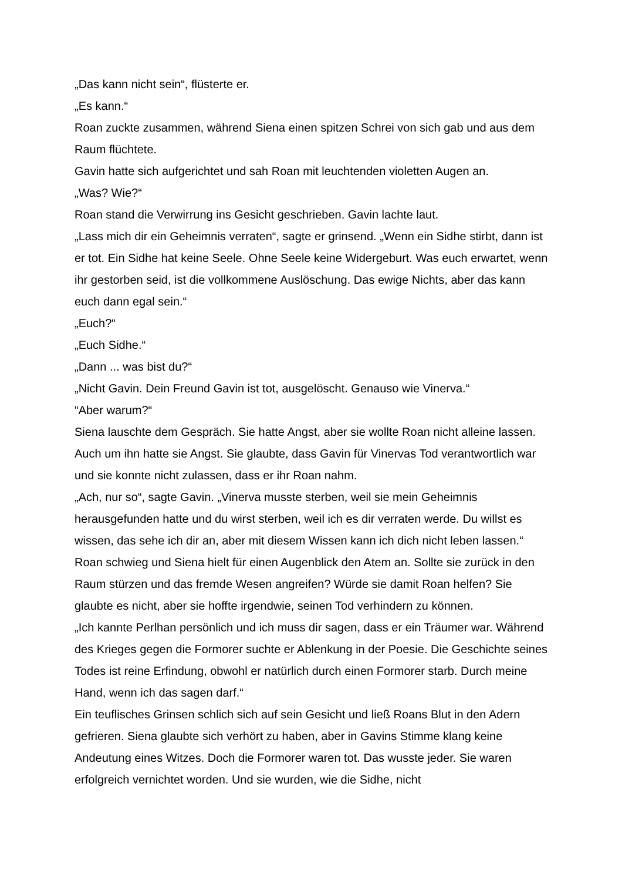„Das kann nicht sein“, flüsterte er.
„Es kann.“
Roan zuckte zusammen, während Siena einen spitzen Schrei von sich gab und aus dem Raum flüchtete.
Gavin hatte sich aufgerichtet und sah Roan mit leuchtenden violetten Augen an.
„Was? Wie?“
Roan stand die Verwirrung ins Gesicht geschrieben. Gavin lachte laut.
„Lass mich dir ein Geheimnis verraten“, sagte er grinsend. „Wenn ein Sidhe stirbt, dann ist er tot. Ein Sidhe hat keine Seele. Ohne Seele keine Widergeburt. Was euch erwartet, wenn ihr gestorben seid, ist die vollkommene Auslöschung. Das ewige Nichts, aber das kann euch dann egal sein.“
„Euch?“
„Euch Sidhe.“
„Dann ... was bist du?“
„Nicht Gavin. Dein Freund Gavin ist tot, ausgelöscht. Genauso wie Vinerva.“
“Aber warum?“
Siena lauschte dem Gespräch. Sie hatte Angst, aber sie wollte Roan nicht alleine lassen. Auch um ihn hatte sie Angst. Sie glaubte, dass Gavin für Vinervas Tod verantwortlich war und sie konnte nicht zulassen, dass er ihr Roan nahm.
„Ach, nur so“, sagte Gavin. „Vinerva musste sterben, weil sie mein Geheimnis herausgefunden hatte und du wirst sterben, weil ich es dir verraten werde. Du willst es wissen, das sehe ich dir an, aber mit diesem Wissen kann ich dich nicht leben lassen.“
Roan schwieg und Siena hielt für einen Augenblick den Atem an. Sollte sie zurück in den Raum stürzen und das fremde Wesen angreifen? Würde sie damit Roan helfen? Sie glaubte es nicht, aber sie hoffte irgendwie, seinen Tod verhindern zu können.
„Ich kannte Perlhan persönlich und ich muss dir sagen, dass er ein Träumer war. Während des Krieges gegen die Formorer suchte er Ablenkung in der Poesie. Die Geschichte seines Todes ist reine Erfindung, obwohl er natürlich durch einen Formorer starb. Durch meine Hand, wenn ich das sagen darf.“
Ein teuflisches Grinsen schlich sich auf sein Gesicht und ließ Roans Blut in den Adern gefrieren. Siena glaubte sich verhört zu haben, aber in Gavins Stimme klang keine Andeutung eines Witzes. Doch die Formorer waren tot. Das wusste jeder. Sie waren erfolgreich vernichtet worden. Und sie wurden, wie die Sidhe, nicht